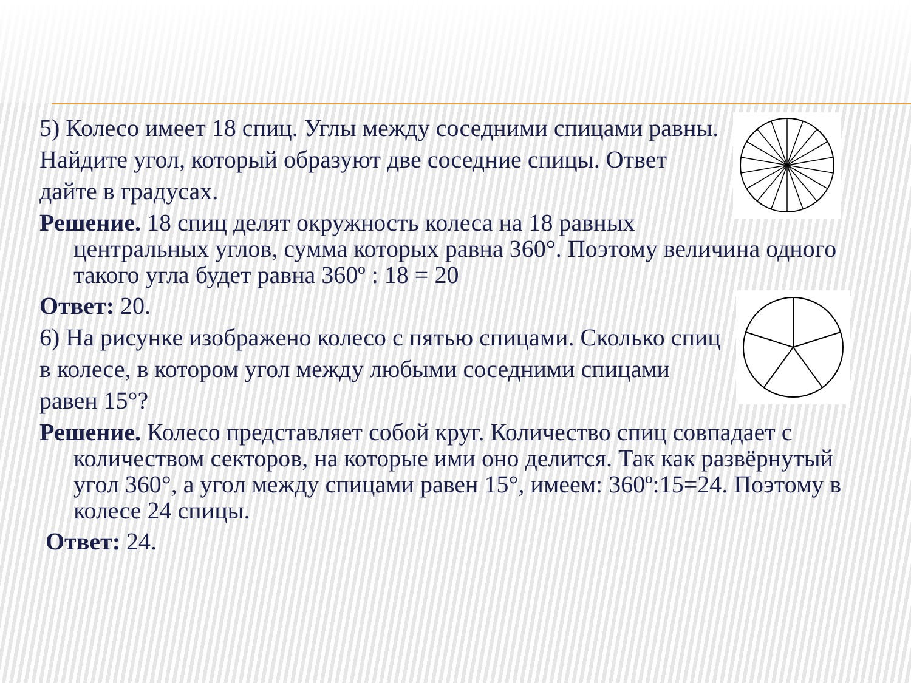5) Колесо имеет 18 спиц. Углы между соседними спицами равны. Найдите угол, который образуют две соседние спицы. Ответ дайте в градусах.
Решение. 18 спиц делят окружность колеса на 18 равных центральных углов, сумма которых равна 360°. Поэтому величина одного такого угла будет равна 360º : 18 = 20
Ответ: 20.
6) На рисунке изображено колесо с пятью спицами. Сколько спиц в колесе, в котором угол между любыми соседними спицами равен 15°?
Решение. Колесо представляет собой круг. Количество спиц совпадает с количеством секторов, на которые ими оно делится. Так как развёрнутый угол 360°, а угол между спицами равен 15°, имеем: 360º:15=24. Поэтому в колесе 24 спицы.
Ответ: 24.